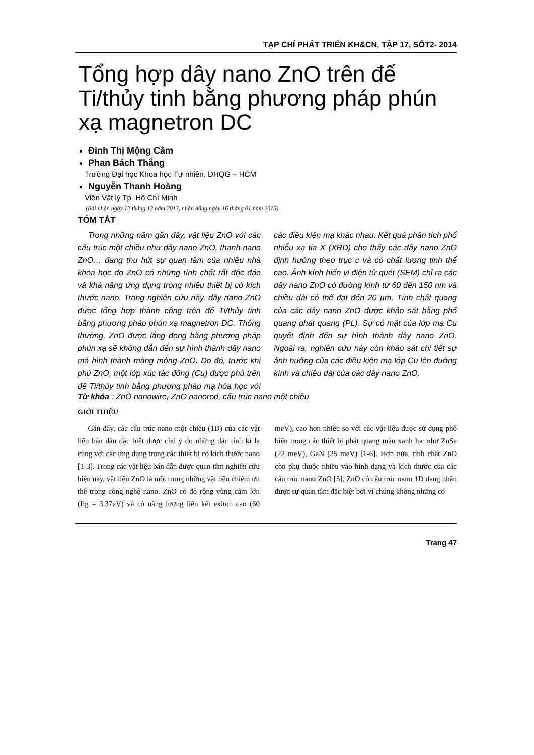TẠP CHÍ PHÁT TRIỂN KH&CN, TẬP 17, SỐT2- 2014
Tổng hợp dây nano ZnO trên đế Ti/thủy tinh bằng phương pháp phún xạ magnetron DC
Đinh Thị Mộng Cầm
Phan Bách Thắng
Trường Đại học Khoa học Tự nhiên, ĐHQG – HCM
Nguyễn Thanh Hoàng
Viện Vật lý Tp. Hồ Chí Minh
(Bài nhận ngày 12 tháng 12 năm 2013, nhận đăng ngày 16 tháng 01 năm 2015)
TÓM TẮT
Trong những năm gần đây, vật liệu ZnO với các cấu trúc một chiều như dây nano ZnO, thanh nano ZnO… đang thu hút sự quan tâm của nhiều nhà khoa học do ZnO có những tính chất rất độc đáo và khả năng ứng dụng trong nhiều thiết bị có kích thước nano. Trong nghiên cứu này, dây nano ZnO được tổng hợp thành công trên đế Ti/thủy tinh bằng phương pháp phún xạ magnetron DC. Thông thường, ZnO được lắng đọng bằng phương pháp phún xạ sẽ không dẫn đến sự hình thành dây nano mà hình thành màng mỏng ZnO. Do đó, trước khi phủ ZnO, một lớp xúc tác đồng (Cu) được phủ trên đế Ti/thủy tinh bằng phương pháp mạ hóa học với các điều kiện mạ khác nhau. Kết quả phân tích phổ nhiễu xạ tia X (XRD) cho thấy các dây nano ZnO định hướng theo trục c và có chất lượng tinh thể cao. Ảnh kính hiển vi điện tử quét (SEM) chỉ ra các dây nano ZnO có đường kính từ 60 đến 150 nm và chiều dài có thể đạt đến 20 µm. Tính chất quang của các dây nano ZnO được khảo sát bằng phổ quang phát quang (PL). Sự có mặt của lớp mạ Cu quyết định đến sự hình thành dây nano ZnO. Ngoài ra, nghiên cứu này còn khảo sát chi tiết sự ảnh hưởng của các điều kiện mạ lớp Cu lên đường kính và chiều dài của các dây nano ZnO.
Từ khóa : ZnO nanowire, ZnO nanorod, cấu trúc nano một chiều
GIỚI THIỆU
Gần đây, các cấu trúc nano một chiều (1D) của các vật liệu bán dẫn đặc biệt được chú ý do những đặc tính kì lạ cùng với các ứng dụng trong các thiết bị có kích thước nano [1-3]. Trong các vật liệu bán dẫn được quan tâm nghiên cứu hiện nay, vật liệu ZnO là một trong những vật liệu chiếm ưu thế trong công nghệ nano. ZnO có độ rộng vùng cấm lớn (Eg = 3,37eV) và có năng lượng liên kết exiton cao (60 meV), cao hơn nhiều so với các vật liệu được sử dụng phổ biến trong các thiết bị phát quang màu xanh lục như ZnSe (22 meV), GaN (25 meV) [1-6]. Hơn nữa, tính chất ZnO còn phụ thuộc nhiều vào hình dạng và kích thước của các cấu trúc nano ZnO [5]. ZnO có cấu trúc nano 1D đang nhận được sự quan tâm đặc biệt bởi vì chúng không những có
Trang 47